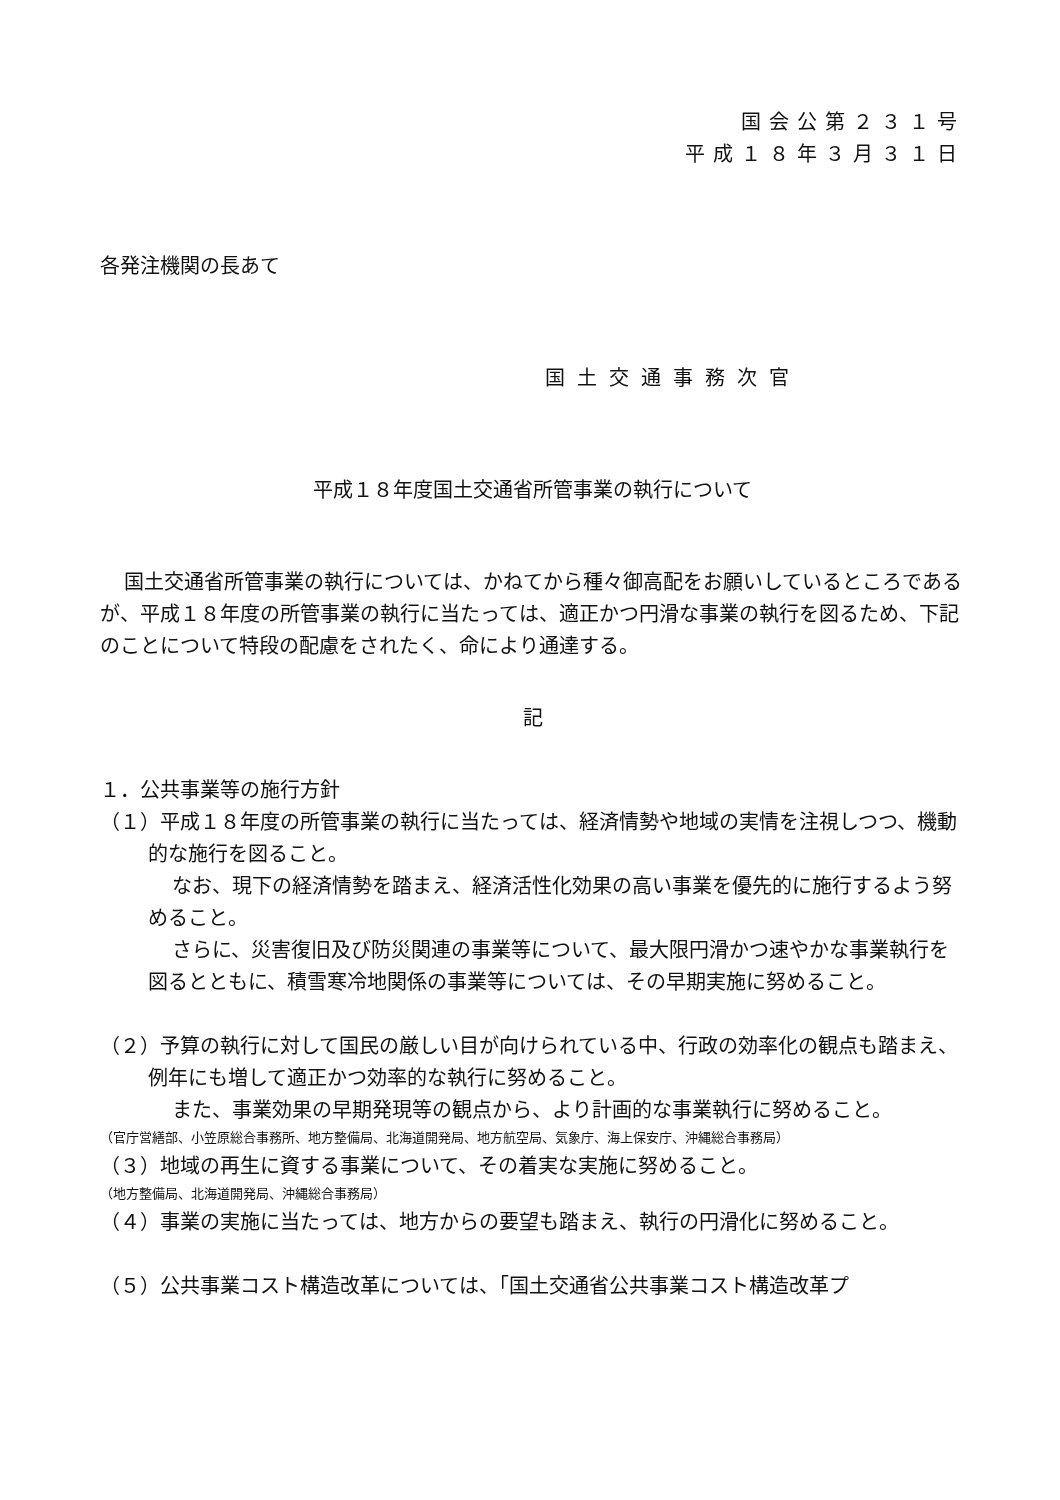国会公第２３１号
平成１８年３月３１日
各発注機関の長あて
国土交通事務次官
平成１８年度国土交通省所管事業の執行について
国土交通省所管事業の執行については、かねてから種々御高配をお願いしているところであるが、平成１８年度の所管事業の執行に当たっては、適正かつ円滑な事業の執行を図るため、下記のことについて特段の配慮をされたく、命により通達する。
記
１．公共事業等の施行方針
（１）平成１８年度の所管事業の執行に当たっては、経済情勢や地域の実情を注視しつつ、機動的な施行を図ること。
なお、現下の経済情勢を踏まえ、経済活性化効果の高い事業を優先的に施行するよう努めること。
さらに、災害復旧及び防災関連の事業等について、最大限円滑かつ速やかな事業執行を図るとともに、積雪寒冷地関係の事業等については、その早期実施に努めること。
（２）予算の執行に対して国民の厳しい目が向けられている中、行政の効率化の観点も踏まえ、例年にも増して適正かつ効率的な執行に努めること。
また、事業効果の早期発現等の観点から、より計画的な事業執行に努めること。
（官庁営繕部、小笠原総合事務所、地方整備局、北海道開発局、地方航空局、気象庁、海上保安庁、沖縄総合事務局）
（３）地域の再生に資する事業について、その着実な実施に努めること。
（地方整備局、北海道開発局、沖縄総合事務局）
（４）事業の実施に当たっては、地方からの要望も踏まえ、執行の円滑化に努めること。
（５）公共事業コスト構造改革については、「国土交通省公共事業コスト構造改革プ